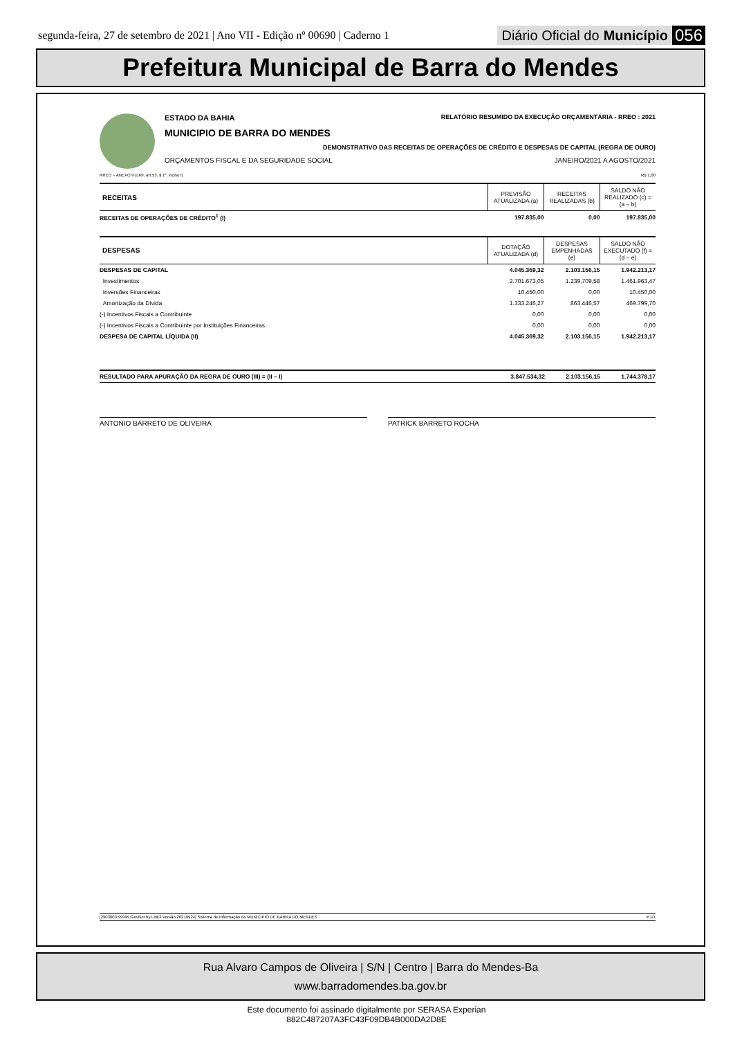segunda-feira, 27 de setembro de 2021 | Ano VII - Edição nº 00690 | Caderno 1 Diário Oficial do Município 056
Prefeitura Municipal de Barra do Mendes
ESTADO DA BAHIA RELATÓRIO RESUMIDO DA EXECUÇÃO ORÇAMENTÁRIA - RREO : 2021
MUNICIPIO DE BARRA DO MENDES
DEMONSTRATIVO DAS RECEITAS DE OPERAÇÕES DE CRÉDITO E DESPESAS DE CAPITAL (REGRA DE OURO)
ORÇAMENTOS FISCAL E DA SEGURIDADE SOCIAL JANEIRO/2021 A AGOSTO/2021
RREO – ANEXO 9 (LRF, art.53, § 1º, inciso I) R$ 1,00
| RECEITAS | PREVISÃO ATUALIZADA (a) | RECEITAS REALIZADAS (b) | SALDO NÃO REALIZADO (c) = (a – b) |
| --- | --- | --- | --- |
| RECEITAS DE OPERAÇÕES DE CRÉDITO<sup>1</sup> (I) | 197.835,00 | 0,00 | 197.835,00 |
| DESPESAS | DOTAÇÃO ATUALIZADA (d) | DESPESAS EMPENHADAS (e) | SALDO NÃO EXECUTADO (f) = (d – e) |
| --- | --- | --- | --- |
| DESPESAS DE CAPITAL | 4.045.369,32 | 2.103.156,15 | 1.942.213,17 |
| Investimentos | 2.701.673,05 | 1.239.709,58 | 1.461.963,47 |
| Inversões Financeiras | 10.450,00 | 0,00 | 10.450,00 |
| Amortização da Dívida | 1.333.246,27 | 863.446,57 | 469.799,70 |
| (-) Incentivos Fiscais a Contribuinte | 0,00 | 0,00 | 0,00 |
| (-) Incentivos Fiscais a Contribuinte por Instituições Financeiras | 0,00 | 0,00 | 0,00 |
| DESPESA DE CAPITAL LÍQUIDA (II) | 4.045.369,32 | 2.103.156,15 | 1.942.213,17 |
| RESULTADO PARA APURAÇÃO DA REGRA DE OURO (III) = (II – I) | 3.847.534,32 | 2.103.156,15 | 1.744.378,17 |
ANTONIO BARRETO DE OLIVEIRA PATRICK BARRETO ROCHA
[2903003:99999:GovNet by Link3 Versão:20210924] Sistema de Informação do MUNICIPIO DE BARRA DO MENDES # 1/1
Rua Alvaro Campos de Oliveira | S/N | Centro | Barra do Mendes-Ba
www.barradomendes.ba.gov.br
Este documento foi assinado digitalmente por SERASA Experian
882C487207A3FC43F09DB4B000DA2D8E